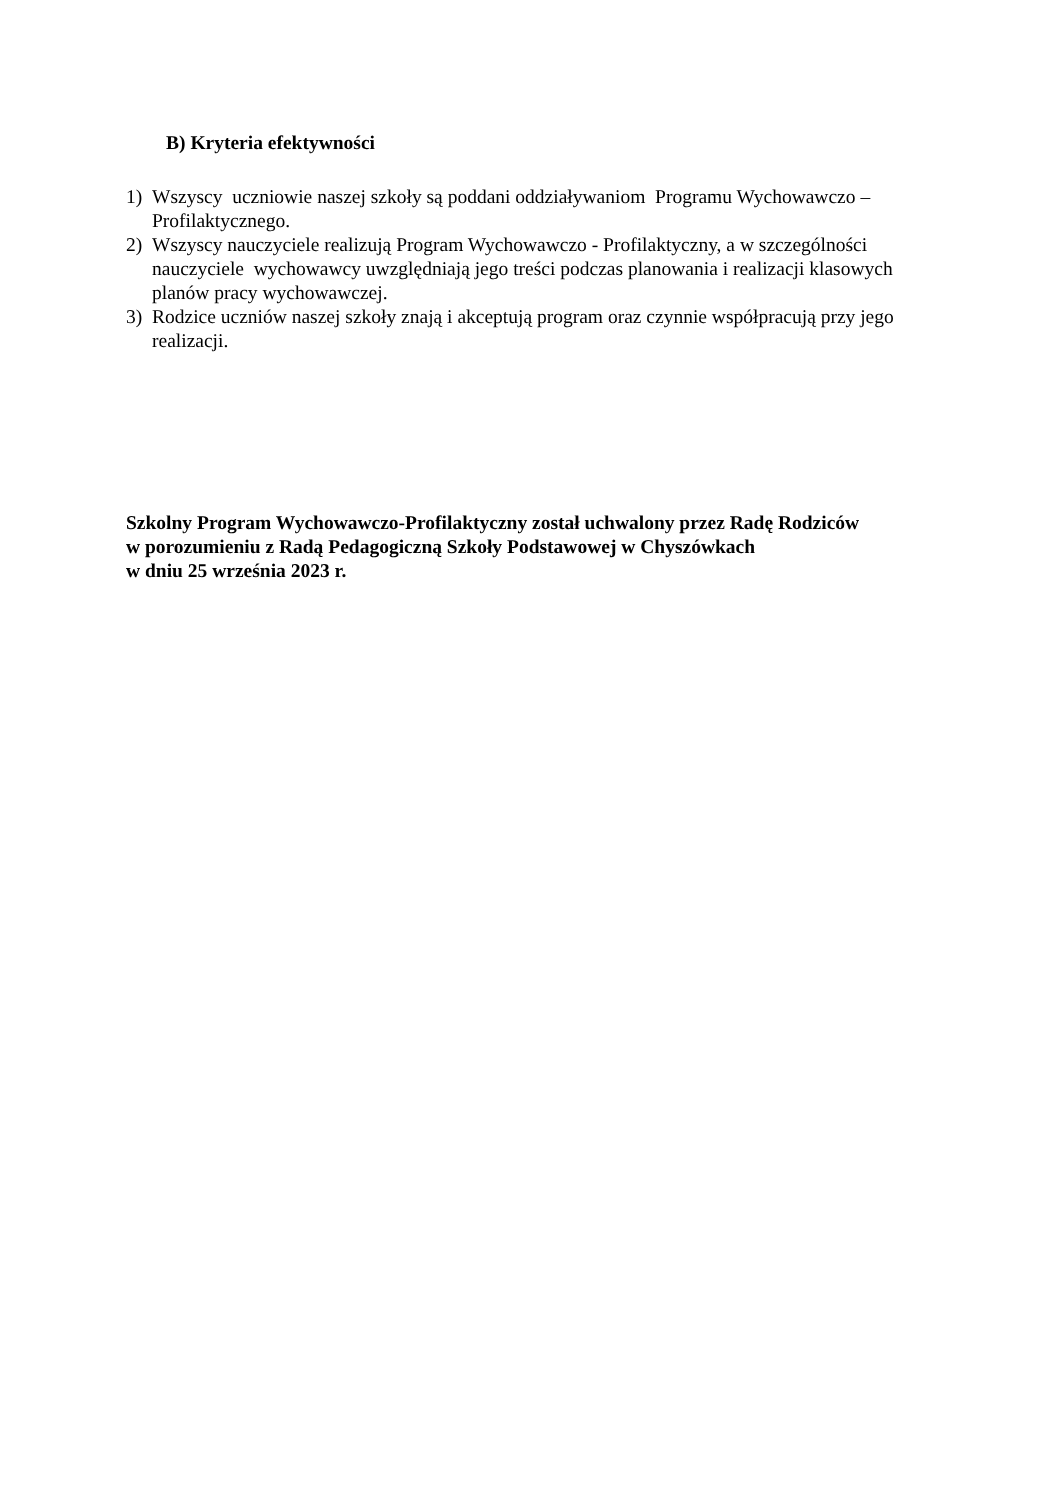B) Kryteria efektywności
1) Wszyscy uczniowie naszej szkoły są poddani oddziaływaniom Programu Wychowawczo – Profilaktycznego.
2) Wszyscy nauczyciele realizują Program Wychowawczo - Profilaktyczny, a w szczególności nauczyciele wychowawcy uwzględniają jego treści podczas planowania i realizacji klasowych planów pracy wychowawczej.
3) Rodzice uczniów naszej szkoły znają i akceptują program oraz czynnie współpracują przy jego realizacji.
Szkolny Program Wychowawczo-Profilaktyczny został uchwalony przez Radę Rodziców
w porozumieniu z Radą Pedagogiczną Szkoły Podstawowej w Chyszówkach
w dniu 25 września 2023 r.